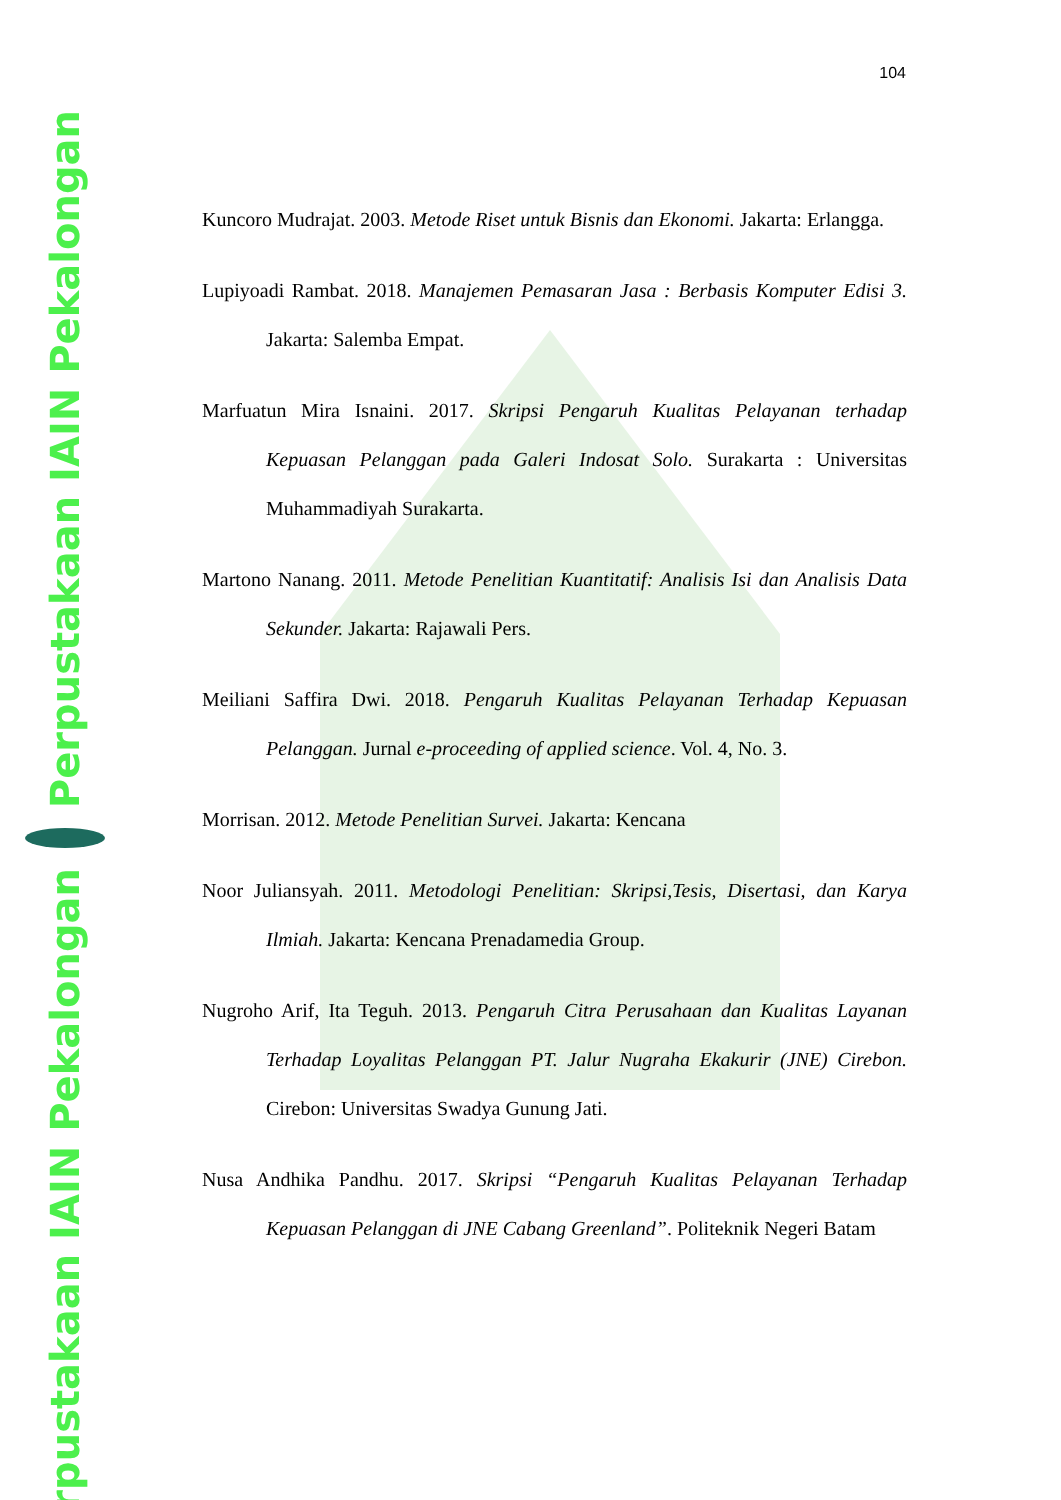Perpustakaan IAIN Pekalongan
Perpustakaan IAIN Pekalongan
104
Kuncoro Mudrajat. 2003. Metode Riset untuk Bisnis dan Ekonomi. Jakarta: Erlangga.
Lupiyoadi Rambat. 2018. Manajemen Pemasaran Jasa : Berbasis Komputer Edisi 3. Jakarta: Salemba Empat.
Marfuatun Mira Isnaini. 2017. Skripsi Pengaruh Kualitas Pelayanan terhadap Kepuasan Pelanggan pada Galeri Indosat Solo. Surakarta : Universitas Muhammadiyah Surakarta.
Martono Nanang. 2011. Metode Penelitian Kuantitatif: Analisis Isi dan Analisis Data Sekunder. Jakarta: Rajawali Pers.
Meiliani Saffira Dwi. 2018. Pengaruh Kualitas Pelayanan Terhadap Kepuasan Pelanggan. Jurnal e-proceeding of applied science. Vol. 4, No. 3.
Morrisan. 2012. Metode Penelitian Survei. Jakarta: Kencana
Noor Juliansyah. 2011. Metodologi Penelitian: Skripsi,Tesis, Disertasi, dan Karya Ilmiah. Jakarta: Kencana Prenadamedia Group.
Nugroho Arif, Ita Teguh. 2013. Pengaruh Citra Perusahaan dan Kualitas Layanan Terhadap Loyalitas Pelanggan PT. Jalur Nugraha Ekakurir (JNE) Cirebon. Cirebon: Universitas Swadya Gunung Jati.
Nusa Andhika Pandhu. 2017. Skripsi “Pengaruh Kualitas Pelayanan Terhadap Kepuasan Pelanggan di JNE Cabang Greenland”. Politeknik Negeri Batam